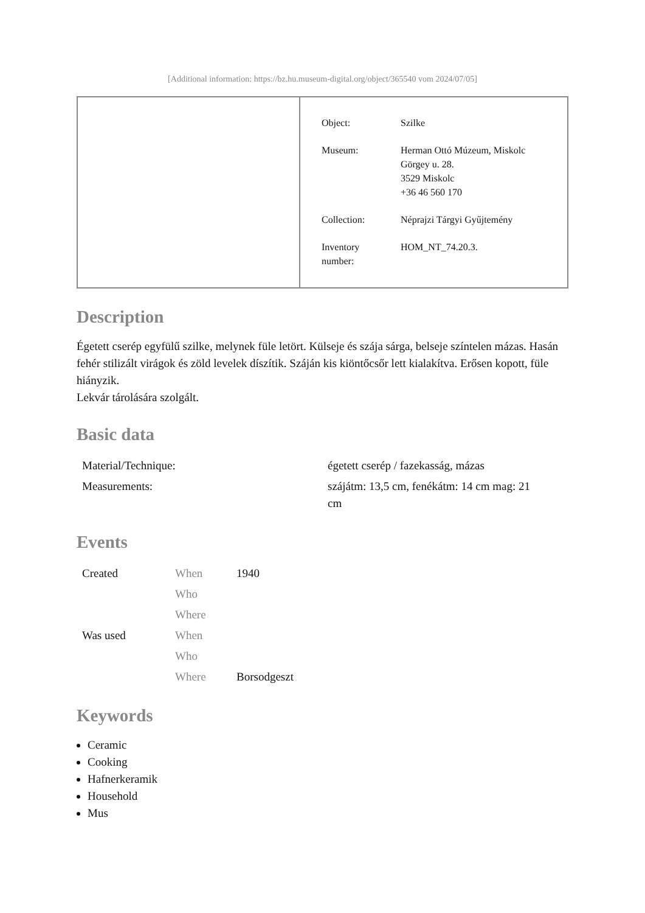[Additional information: https://bz.hu.museum-digital.org/object/365540 vom 2024/07/05]
| Object: | Szilke |
| Museum: | Herman Ottó Múzeum, Miskolc Görgey u. 28. 3529 Miskolc +36 46 560 170 |
| Collection: | Néprajzi Tárgyi Gyűjtemény |
| Inventory number: | HOM_NT_74.20.3. |
Description
Égetett cserép egyfülű szilke, melynek füle letört. Külseje és szája sárga, belseje színtelen mázas. Hasán fehér stilizált virágok és zöld levelek díszítik. Száján kis kiöntőcsőr lett kialakítva. Erősen kopott, füle hiányzik.
Lekvár tárolására szolgált.
Basic data
| Material/Technique: | égetett cserép / fazekasság, mázas |
| Measurements: | szájátm: 13,5 cm, fenékátm: 14 cm mag: 21 cm |
Events
| Created | When | 1940 |
| | Who | |
| | Where | |
| Was used | When | |
| | Who | |
| | Where | Borsodgeszt |
Keywords
Ceramic
Cooking
Hafnerkeramik
Household
Mus